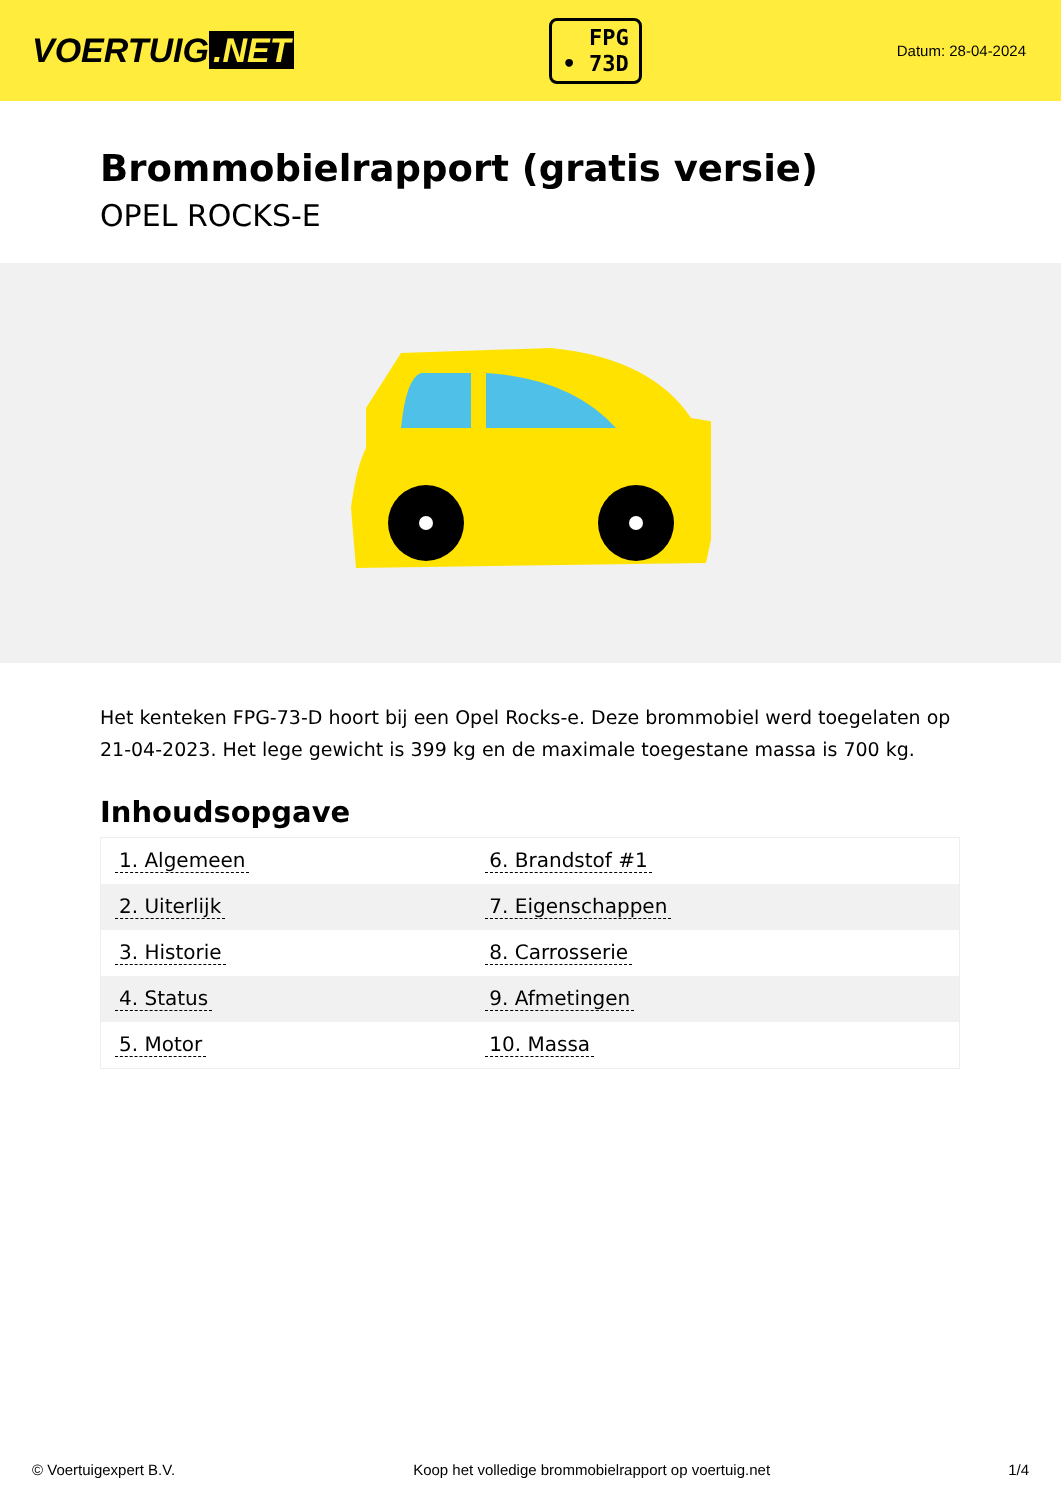VOERTUIG.NET
FPG
• 73D
Datum: 28-04-2024
Brommobielrapport (gratis versie)
OPEL ROCKS-E
Het kenteken FPG-73-D hoort bij een Opel Rocks-e. Deze brommobiel werd toegelaten op 21-04-2023. Het lege gewicht is 399 kg en de maximale toegestane massa is 700 kg.
Inhoudsopgave
| 1. Algemeen | 6. Brandstof #1 |
| 2. Uiterlijk | 7. Eigenschappen |
| 3. Historie | 8. Carrosserie |
| 4. Status | 9. Afmetingen |
| 5. Motor | 10. Massa |
© Voertuigexpert B.V. Koop het volledige brommobielrapport op voertuig.net 1/4